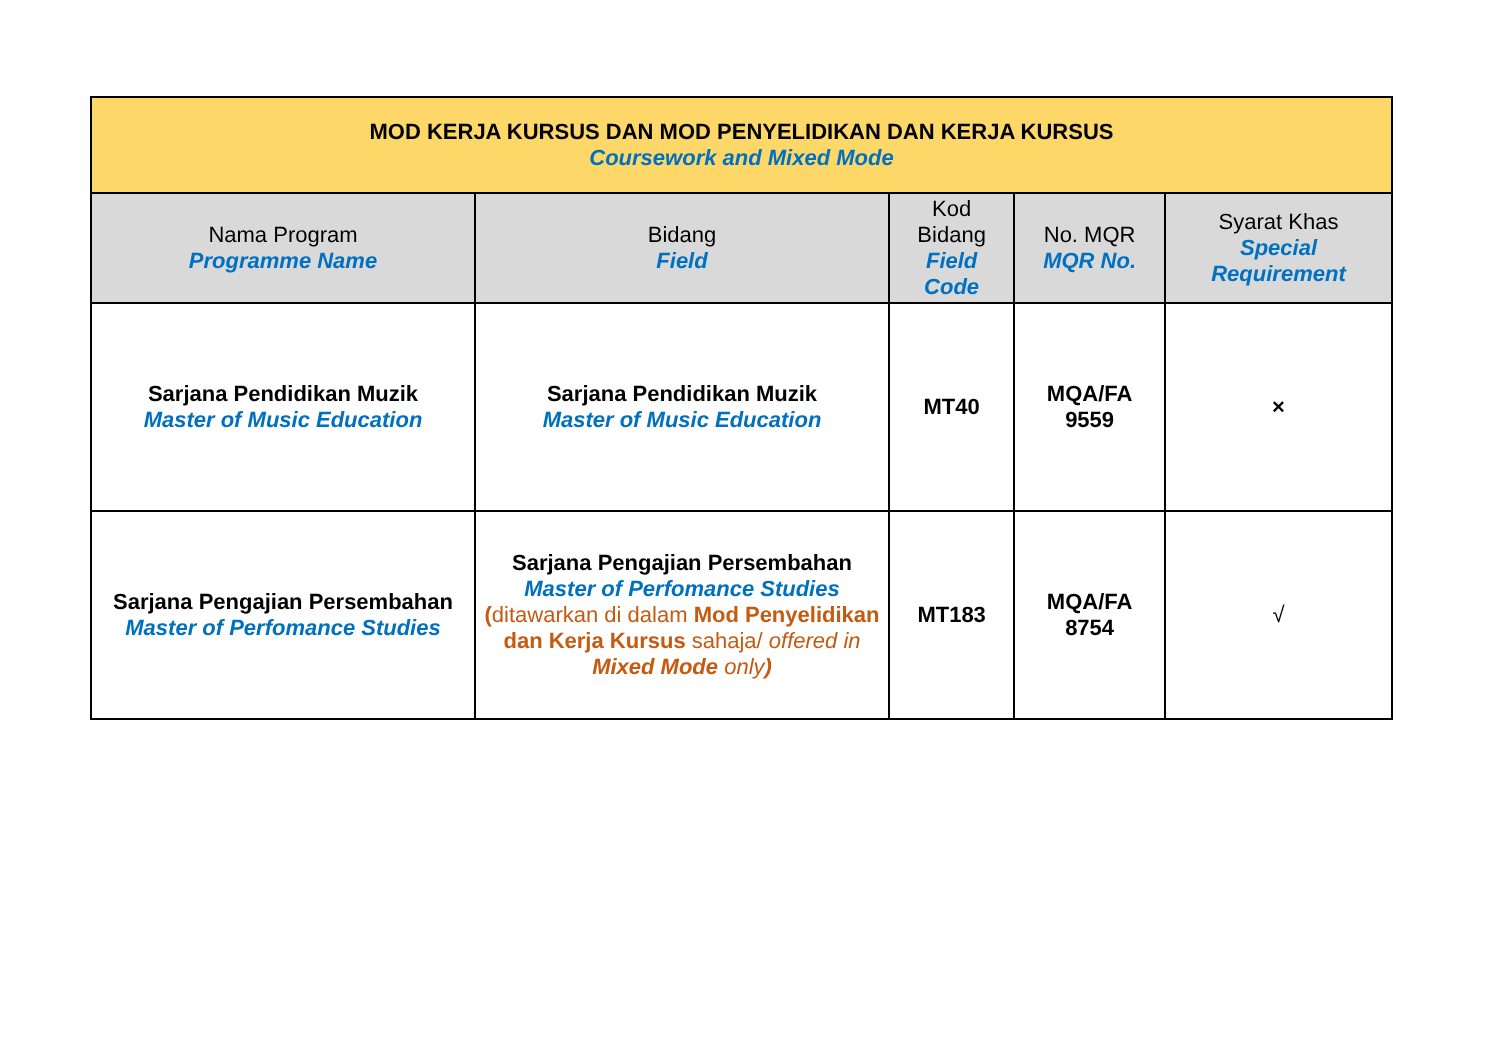| MOD KERJA KURSUS DAN MOD PENYELIDIKAN DAN KERJA KURSUS Coursework and Mixed Mode | | | | |
| --- | --- | --- | --- | --- |
| Nama Program Programme Name | Bidang Field | Kod Bidang Field Code | No. MQR MQR No. | Syarat Khas Special Requirement |
| Sarjana Pendidikan Muzik Master of Music Education | Sarjana Pendidikan Muzik Master of Music Education | MT40 | MQA/FA 9559 | × |
| Sarjana Pengajian Persembahan Master of Perfomance Studies | Sarjana Pengajian Persembahan Master of Perfomance Studies ( ditawarkan di dalam Mod Penyelidikan dan Kerja Kursus sahaja/ offered in Mixed Mode only ) | MT183 | MQA/FA 8754 | √ |